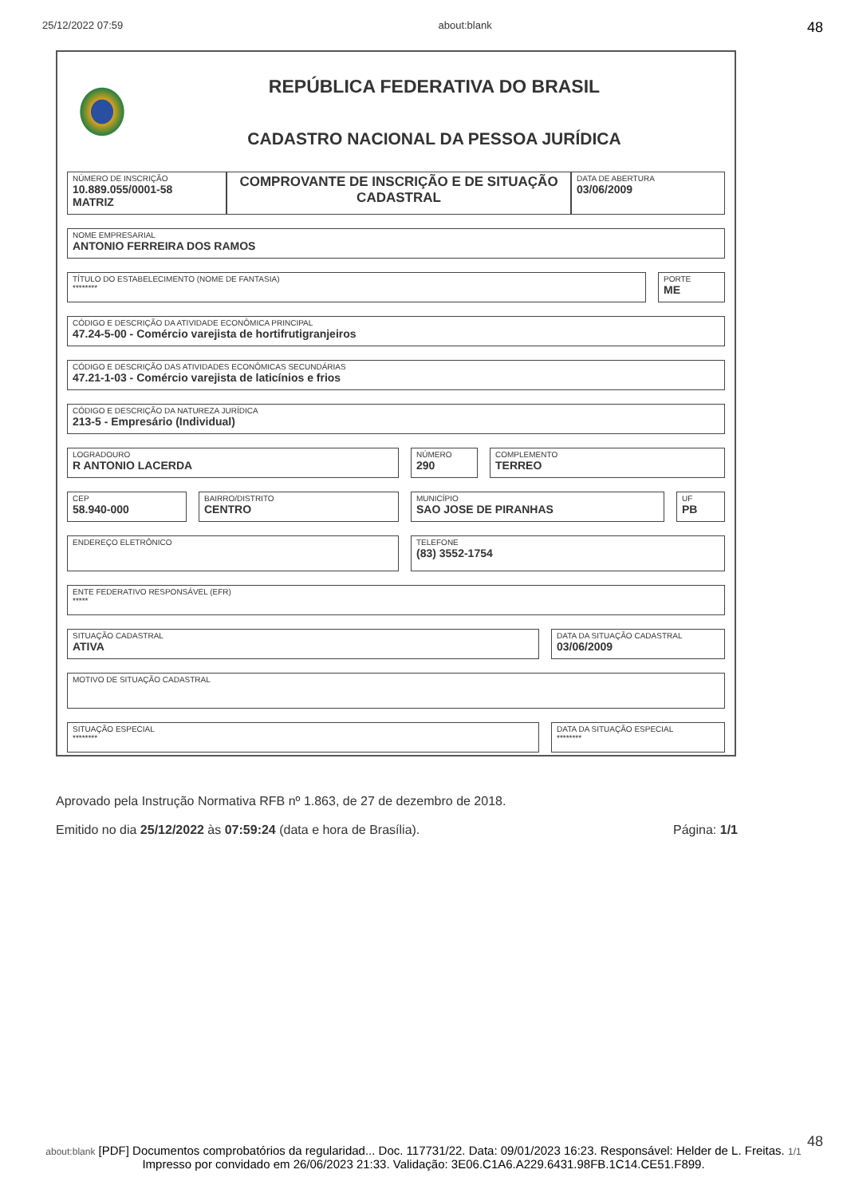25/12/2022 07:59 about:blank 48
REPÚBLICA FEDERATIVA DO BRASIL
CADASTRO NACIONAL DA PESSOA JURÍDICA
NÚMERO DE INSCRIÇÃO
10.889.055/0001-58
MATRIZ
COMPROVANTE DE INSCRIÇÃO E DE SITUAÇÃO CADASTRAL
DATA DE ABERTURA
03/06/2009
NOME EMPRESARIAL
ANTONIO FERREIRA DOS RAMOS
TÍTULO DO ESTABELECIMENTO (NOME DE FANTASIA)
********
PORTE
ME
CÓDIGO E DESCRIÇÃO DA ATIVIDADE ECONÔMICA PRINCIPAL
47.24-5-00 - Comércio varejista de hortifrutigranjeiros
CÓDIGO E DESCRIÇÃO DAS ATIVIDADES ECONÔMICAS SECUNDÁRIAS
47.21-1-03 - Comércio varejista de laticínios e frios
CÓDIGO E DESCRIÇÃO DA NATUREZA JURÍDICA
213-5 - Empresário (Individual)
LOGRADOURO
R ANTONIO LACERDA
NÚMERO
290
COMPLEMENTO
TERREO
CEP
58.940-000
BAIRRO/DISTRITO
CENTRO
MUNICÍPIO
SAO JOSE DE PIRANHAS
UF
PB
ENDEREÇO ELETRÔNICO
TELEFONE
(83) 3552-1754
ENTE FEDERATIVO RESPONSÁVEL (EFR)
*****
SITUAÇÃO CADASTRAL
ATIVA
DATA DA SITUAÇÃO CADASTRAL
03/06/2009
MOTIVO DE SITUAÇÃO CADASTRAL
SITUAÇÃO ESPECIAL
********
DATA DA SITUAÇÃO ESPECIAL
********
Aprovado pela Instrução Normativa RFB nº 1.863, de 27 de dezembro de 2018.
Emitido no dia 25/12/2022 às 07:59:24 (data e hora de Brasília). Página: 1/1
48
about:blank [PDF] Documentos comprobatórios da regularidad... Doc. 117731/22. Data: 09/01/2023 16:23. Responsável: Helder de L. Freitas. 1/1
Impresso por convidado em 26/06/2023 21:33. Validação: 3E06.C1A6.A229.6431.98FB.1C14.CE51.F899.